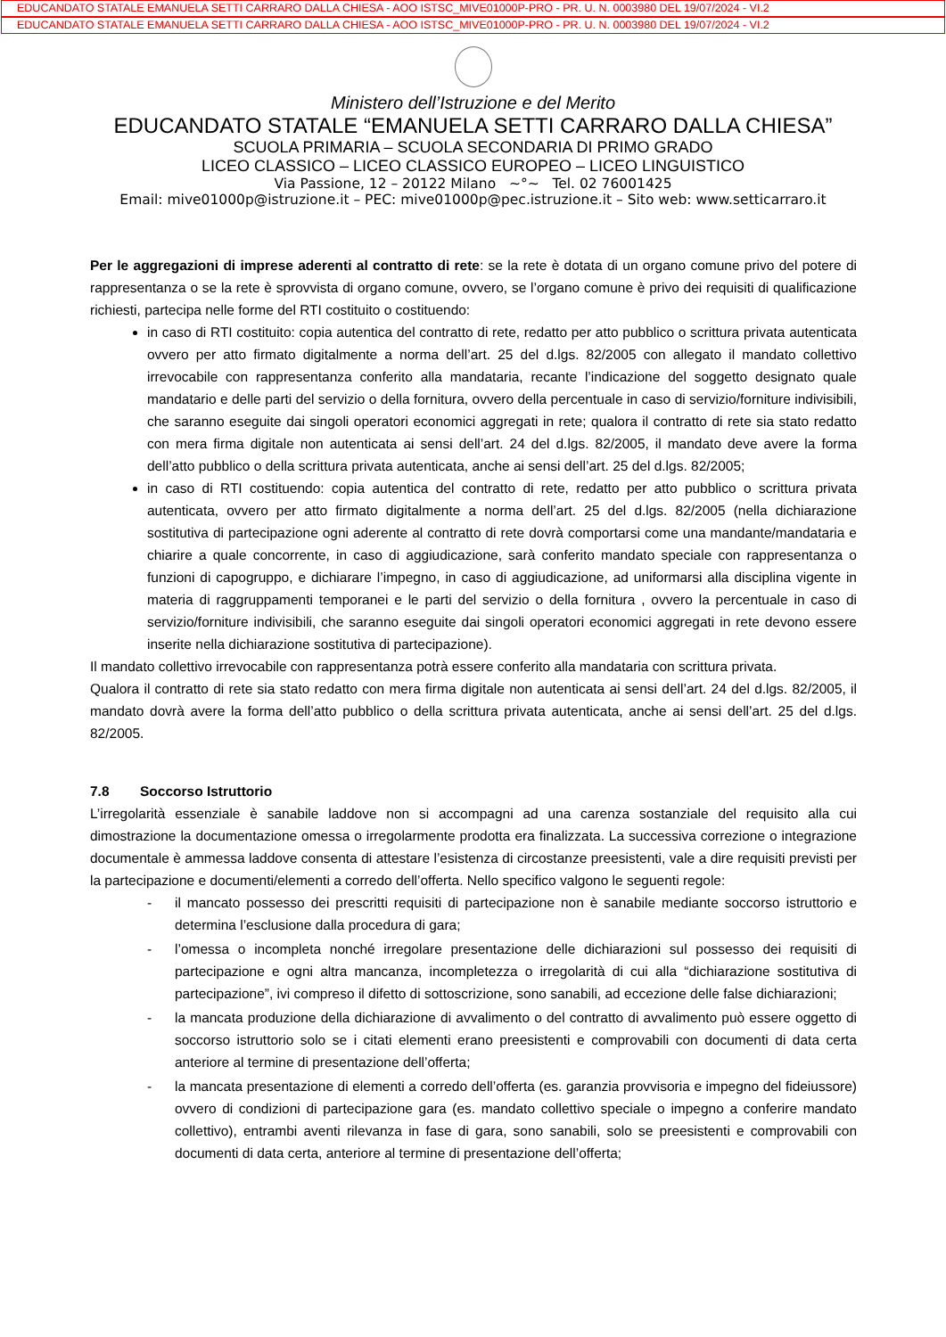EDUCANDATO STATALE EMANUELA SETTI CARRARO DALLA CHIESA - AOO ISTSC_MIVE01000P-PRO - PR. U. N. 0003980 DEL 19/07/2024 - VI.2
EDUCANDATO STATALE EMANUELA SETTI CARRARO DALLA CHIESA - AOO ISTSC_MIVE01000P-PRO - PR. U. N. 0003980 DEL 19/07/2024 - VI.2
Ministero dell’Istruzione e del Merito
EDUCANDATO STATALE “EMANUELA SETTI CARRARO DALLA CHIESA”
SCUOLA PRIMARIA – SCUOLA SECONDARIA DI PRIMO GRADO
LICEO CLASSICO – LICEO CLASSICO EUROPEO – LICEO LINGUISTICO
Via Passione, 12 – 20122 Milano ~°~ Tel. 02 76001425
Email: mive01000p@istruzione.it – PEC: mive01000p@pec.istruzione.it – Sito web: www.setticarraro.it
Per le aggregazioni di imprese aderenti al contratto di rete: se la rete è dotata di un organo comune privo del potere di rappresentanza o se la rete è sprovvista di organo comune, ovvero, se l’organo comune è privo dei requisiti di qualificazione richiesti, partecipa nelle forme del RTI costituito o costituendo:
in caso di RTI costituito: copia autentica del contratto di rete, redatto per atto pubblico o scrittura privata autenticata ovvero per atto firmato digitalmente a norma dell’art. 25 del d.lgs. 82/2005 con allegato il mandato collettivo irrevocabile con rappresentanza conferito alla mandataria, recante l’indicazione del soggetto designato quale mandatario e delle parti del servizio o della fornitura, ovvero della percentuale in caso di servizio/forniture indivisibili, che saranno eseguite dai singoli operatori economici aggregati in rete; qualora il contratto di rete sia stato redatto con mera firma digitale non autenticata ai sensi dell’art. 24 del d.lgs. 82/2005, il mandato deve avere la forma dell’atto pubblico o della scrittura privata autenticata, anche ai sensi dell’art. 25 del d.lgs. 82/2005;
in caso di RTI costituendo: copia autentica del contratto di rete, redatto per atto pubblico o scrittura privata autenticata, ovvero per atto firmato digitalmente a norma dell’art. 25 del d.lgs. 82/2005 (nella dichiarazione sostitutiva di partecipazione ogni aderente al contratto di rete dovrà comportarsi come una mandante/mandataria e chiarire a quale concorrente, in caso di aggiudicazione, sarà conferito mandato speciale con rappresentanza o funzioni di capogruppo, e dichiarare l’impegno, in caso di aggiudicazione, ad uniformarsi alla disciplina vigente in materia di raggruppamenti temporanei e le parti del servizio o della fornitura , ovvero la percentuale in caso di servizio/forniture indivisibili, che saranno eseguite dai singoli operatori economici aggregati in rete devono essere inserite nella dichiarazione sostitutiva di partecipazione).
Il mandato collettivo irrevocabile con rappresentanza potrà essere conferito alla mandataria con scrittura privata.
Qualora il contratto di rete sia stato redatto con mera firma digitale non autenticata ai sensi dell’art. 24 del d.lgs. 82/2005, il mandato dovrà avere la forma dell’atto pubblico o della scrittura privata autenticata, anche ai sensi dell’art. 25 del d.lgs. 82/2005.
7.8 Soccorso Istruttorio
L’irregolarità essenziale è sanabile laddove non si accompagni ad una carenza sostanziale del requisito alla cui dimostrazione la documentazione omessa o irregolarmente prodotta era finalizzata. La successiva correzione o integrazione documentale è ammessa laddove consenta di attestare l’esistenza di circostanze preesistenti, vale a dire requisiti previsti per la partecipazione e documenti/elementi a corredo dell’offerta. Nello specifico valgono le seguenti regole:
- il mancato possesso dei prescritti requisiti di partecipazione non è sanabile mediante soccorso istruttorio e determina l’esclusione dalla procedura di gara;
- l’omessa o incompleta nonché irregolare presentazione delle dichiarazioni sul possesso dei requisiti di partecipazione e ogni altra mancanza, incompletezza o irregolarità di cui alla “dichiarazione sostitutiva di partecipazione”, ivi compreso il difetto di sottoscrizione, sono sanabili, ad eccezione delle false dichiarazioni;
- la mancata produzione della dichiarazione di avvalimento o del contratto di avvalimento può essere oggetto di soccorso istruttorio solo se i citati elementi erano preesistenti e comprovabili con documenti di data certa anteriore al termine di presentazione dell’offerta;
- la mancata presentazione di elementi a corredo dell’offerta (es. garanzia provvisoria e impegno del fideiussore) ovvero di condizioni di partecipazione gara (es. mandato collettivo speciale o impegno a conferire mandato collettivo), entrambi aventi rilevanza in fase di gara, sono sanabili, solo se preesistenti e comprovabili con documenti di data certa, anteriore al termine di presentazione dell’offerta;